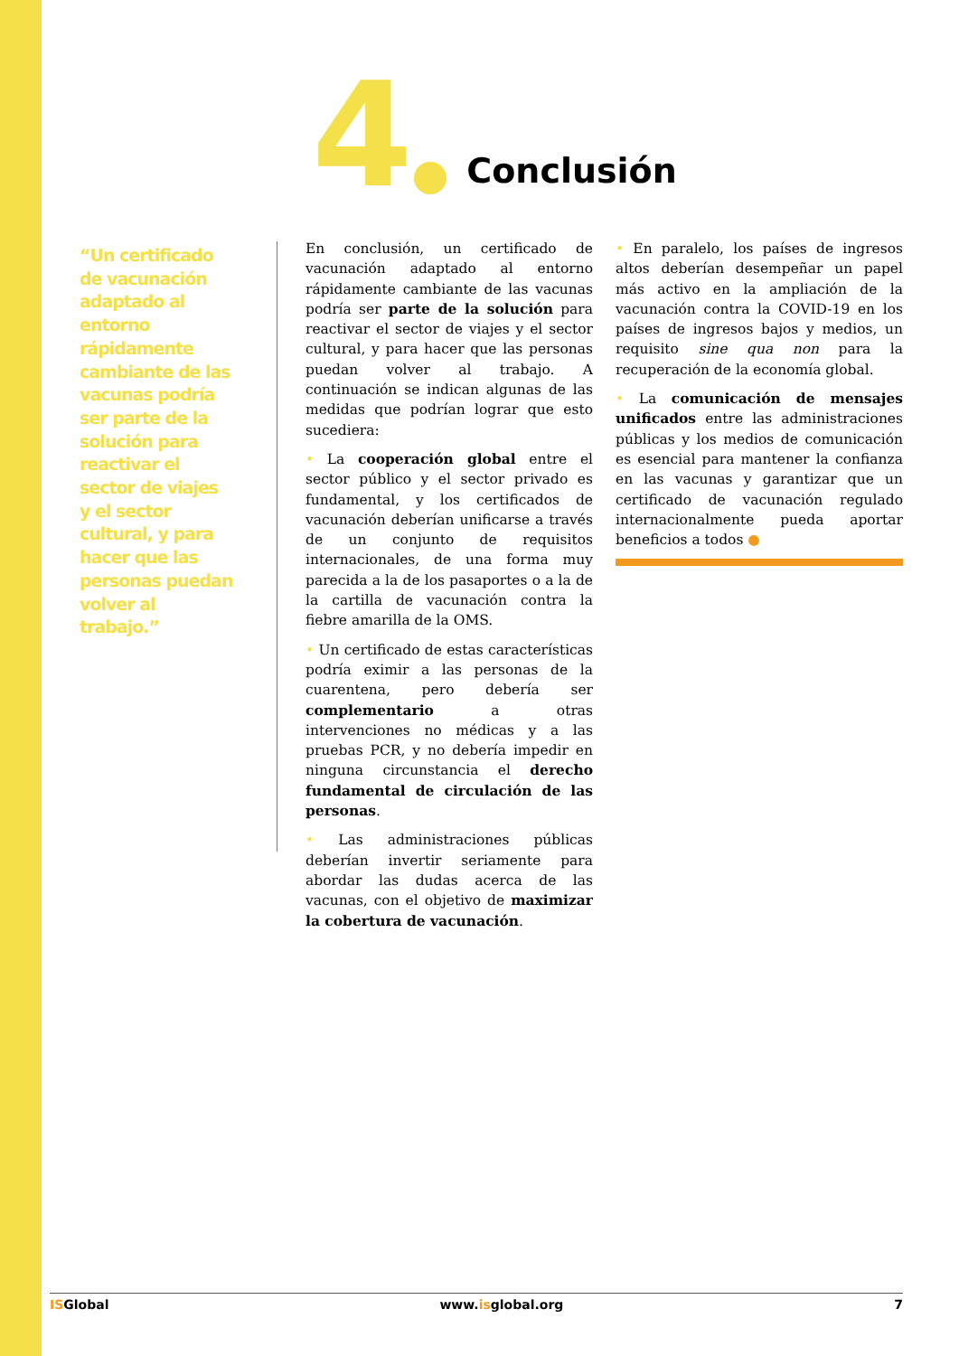4
Conclusión
“Un certificado de vacunación adaptado al entorno rápidamente cambiante de las vacunas podría ser parte de la solución para reactivar el sector de viajes y el sector cultural, y para hacer que las personas puedan volver al trabajo.”
En conclusión, un certificado de vacunación adaptado al entorno rápidamente cambiante de las vacunas podría ser parte de la solución para reactivar el sector de viajes y el sector cultural, y para hacer que las personas puedan volver al trabajo. A continuación se indican algunas de las medidas que podrían lograr que esto sucediera:
• La cooperación global entre el sector público y el sector privado es fundamental, y los certificados de vacunación deberían unificarse a través de un conjunto de requisitos internacionales, de una forma muy parecida a la de los pasaportes o a la de la cartilla de vacunación contra la fiebre amarilla de la OMS.
• Un certificado de estas características podría eximir a las personas de la cuarentena, pero debería ser complementario a otras intervenciones no médicas y a las pruebas PCR, y no debería impedir en ninguna circunstancia el derecho fundamental de circulación de las personas.
• Las administraciones públicas deberían invertir seriamente para abordar las dudas acerca de las vacunas, con el objetivo de maximizar la cobertura de vacunación.
• En paralelo, los países de ingresos altos deberían desempeñar un papel más activo en la ampliación de la vacunación contra la COVID-19 en los países de ingresos bajos y medios, un requisito sine qua non para la recuperación de la economía global.
• La comunicación de mensajes unificados entre las administraciones públicas y los medios de comunicación es esencial para mantener la confianza en las vacunas y garantizar que un certificado de vacunación regulado internacionalmente pueda aportar beneficios a todos ●
ISGlobal www.isglobal.org 7